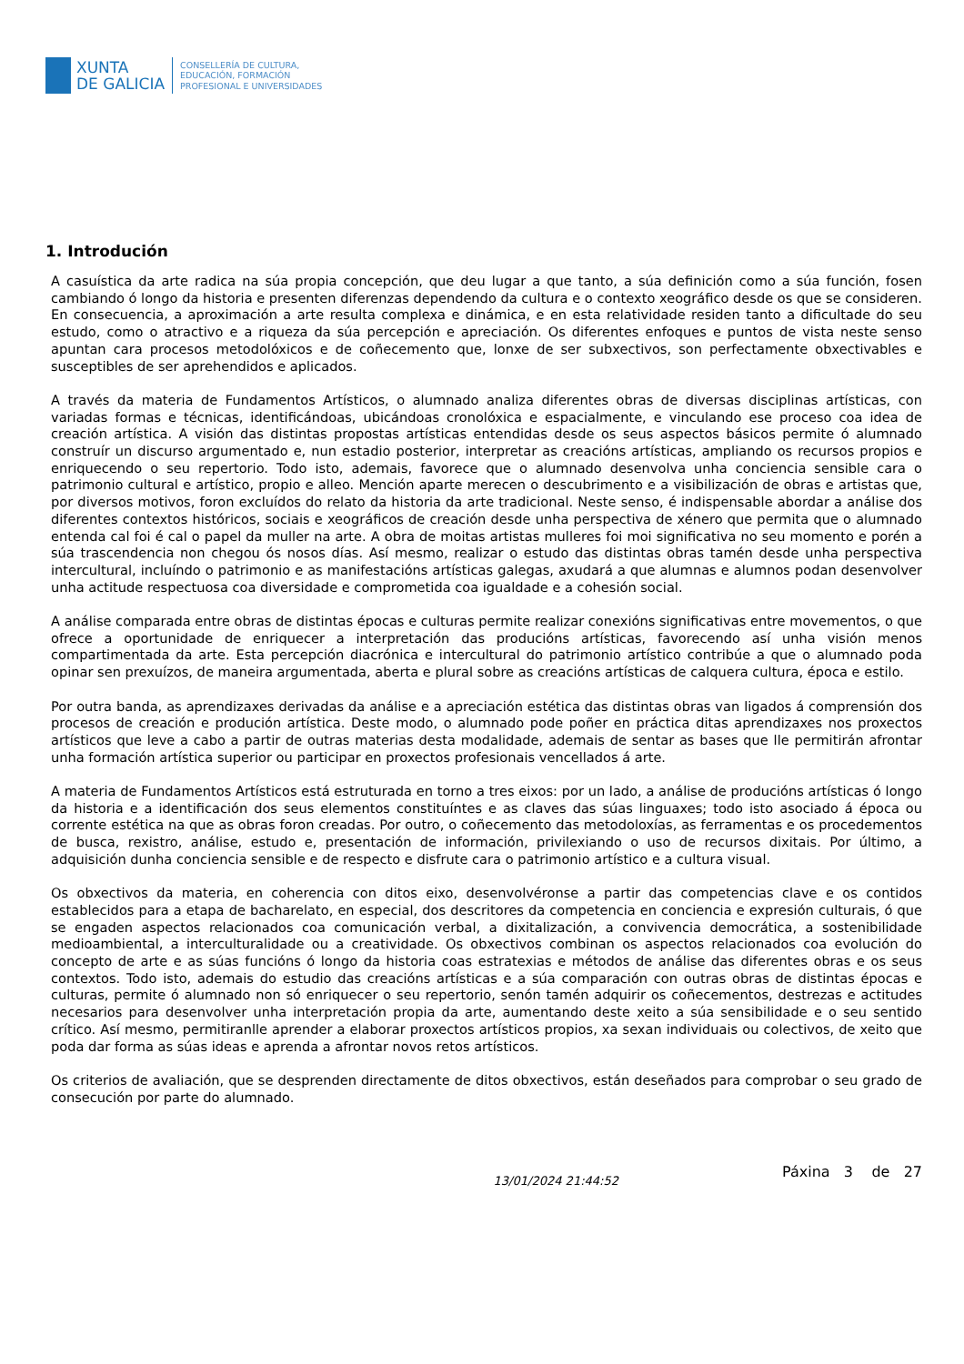XUNTA
DE GALICIA
CONSELLERÍA DE CULTURA,
EDUCACIÓN, FORMACIÓN
PROFESIONAL E UNIVERSIDADES
1. Introdución
A casuística da arte radica na súa propia concepción, que deu lugar a que tanto, a súa definición como a súa función, fosen cambiando ó longo da historia e presenten diferenzas dependendo da cultura e o contexto xeográfico desde os que se consideren. En consecuencia, a aproximación a arte resulta complexa e dinámica, e en esta relatividade residen tanto a dificultade do seu estudo, como o atractivo e a riqueza da súa percepción e apreciación. Os diferentes enfoques e puntos de vista neste senso apuntan cara procesos metodolóxicos e de coñecemento que, lonxe de ser subxectivos, son perfectamente obxectivables e susceptibles de ser aprehendidos e aplicados.
A través da materia de Fundamentos Artísticos, o alumnado analiza diferentes obras de diversas disciplinas artísticas, con variadas formas e técnicas, identificándoas, ubicándoas cronolóxica e espacialmente, e vinculando ese proceso coa idea de creación artística. A visión das distintas propostas artísticas entendidas desde os seus aspectos básicos permite ó alumnado construír un discurso argumentado e, nun estadio posterior, interpretar as creacións artísticas, ampliando os recursos propios e enriquecendo o seu repertorio. Todo isto, ademais, favorece que o alumnado desenvolva unha conciencia sensible cara o patrimonio cultural e artístico, propio e alleo. Mención aparte merecen o descubrimento e a visibilización de obras e artistas que, por diversos motivos, foron excluídos do relato da historia da arte tradicional. Neste senso, é indispensable abordar a análise dos diferentes contextos históricos, sociais e xeográficos de creación desde unha perspectiva de xénero que permita que o alumnado entenda cal foi é cal o papel da muller na arte. A obra de moitas artistas mulleres foi moi significativa no seu momento e porén a súa trascendencia non chegou ós nosos días. Así mesmo, realizar o estudo das distintas obras tamén desde unha perspectiva intercultural, incluíndo o patrimonio e as manifestacións artísticas galegas, axudará a que alumnas e alumnos podan desenvolver unha actitude respectuosa coa diversidade e comprometida coa igualdade e a cohesión social.
A análise comparada entre obras de distintas épocas e culturas permite realizar conexións significativas entre movementos, o que ofrece a oportunidade de enriquecer a interpretación das producións artísticas, favorecendo así unha visión menos compartimentada da arte. Esta percepción diacrónica e intercultural do patrimonio artístico contribúe a que o alumnado poda opinar sen prexuízos, de maneira argumentada, aberta e plural sobre as creacións artísticas de calquera cultura, época e estilo.
Por outra banda, as aprendizaxes derivadas da análise e a apreciación estética das distintas obras van ligados á comprensión dos procesos de creación e produción artística. Deste modo, o alumnado pode poñer en práctica ditas aprendizaxes nos proxectos artísticos que leve a cabo a partir de outras materias desta modalidade, ademais de sentar as bases que lle permitirán afrontar unha formación artística superior ou participar en proxectos profesionais vencellados á arte.
A materia de Fundamentos Artísticos está estruturada en torno a tres eixos: por un lado, a análise de producións artísticas ó longo da historia e a identificación dos seus elementos constituíntes e as claves das súas linguaxes; todo isto asociado á época ou corrente estética na que as obras foron creadas. Por outro, o coñecemento das metodoloxías, as ferramentas e os procedementos de busca, rexistro, análise, estudo e, presentación de información, privilexiando o uso de recursos dixitais. Por último, a adquisición dunha conciencia sensible e de respecto e disfrute cara o patrimonio artístico e a cultura visual.
Os obxectivos da materia, en coherencia con ditos eixo, desenvolvéronse a partir das competencias clave e os contidos establecidos para a etapa de bacharelato, en especial, dos descritores da competencia en conciencia e expresión culturais, ó que se engaden aspectos relacionados coa comunicación verbal, a dixitalización, a convivencia democrática, a sostenibilidade medioambiental, a interculturalidade ou a creatividade. Os obxectivos combinan os aspectos relacionados coa evolución do concepto de arte e as súas funcións ó longo da historia coas estratexias e métodos de análise das diferentes obras e os seus contextos. Todo isto, ademais do estudio das creacións artísticas e a súa comparación con outras obras de distintas épocas e culturas, permite ó alumnado non só enriquecer o seu repertorio, senón tamén adquirir os coñecementos, destrezas e actitudes necesarios para desenvolver unha interpretación propia da arte, aumentando deste xeito a súa sensibilidade e o seu sentido crítico. Así mesmo, permitiranlle aprender a elaborar proxectos artísticos propios, xa sexan individuais ou colectivos, de xeito que poda dar forma as súas ideas e aprenda a afrontar novos retos artísticos.
Os criterios de avaliación, que se desprenden directamente de ditos obxectivos, están deseñados para comprobar o seu grado de consecución por parte do alumnado.
13/01/2024 21:44:52 Páxina 3 de 27